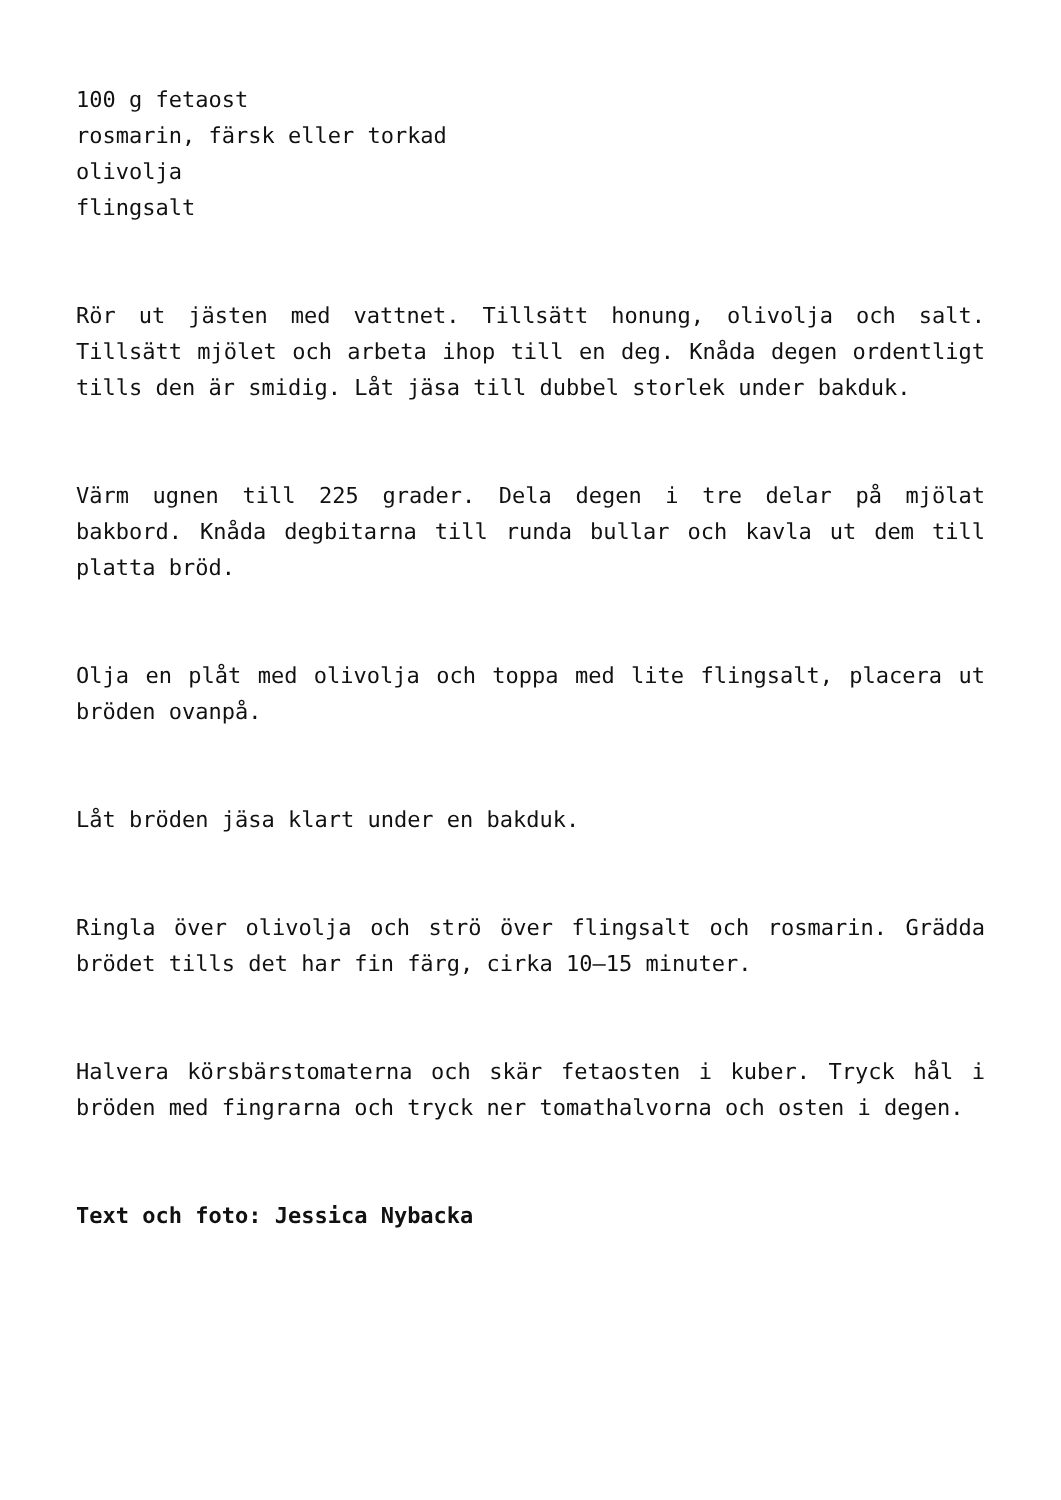100 g fetaost
rosmarin, färsk eller torkad
olivolja
flingsalt
Rör ut jästen med vattnet. Tillsätt honung, olivolja och salt. Tillsätt mjölet och arbeta ihop till en deg. Knåda degen ordentligt tills den är smidig. Låt jäsa till dubbel storlek under bakduk.
Värm ugnen till 225 grader. Dela degen i tre delar på mjölat bakbord. Knåda degbitarna till runda bullar och kavla ut dem till platta bröd.
Olja en plåt med olivolja och toppa med lite flingsalt, placera ut bröden ovanpå.
Låt bröden jäsa klart under en bakduk.
Ringla över olivolja och strö över flingsalt och rosmarin. Grädda brödet tills det har fin färg, cirka 10–15 minuter.
Halvera körsbärstomaterna och skär fetaosten i kuber. Tryck hål i bröden med fingrarna och tryck ner tomathalvorna och osten i degen.
Text och foto: Jessica Nybacka